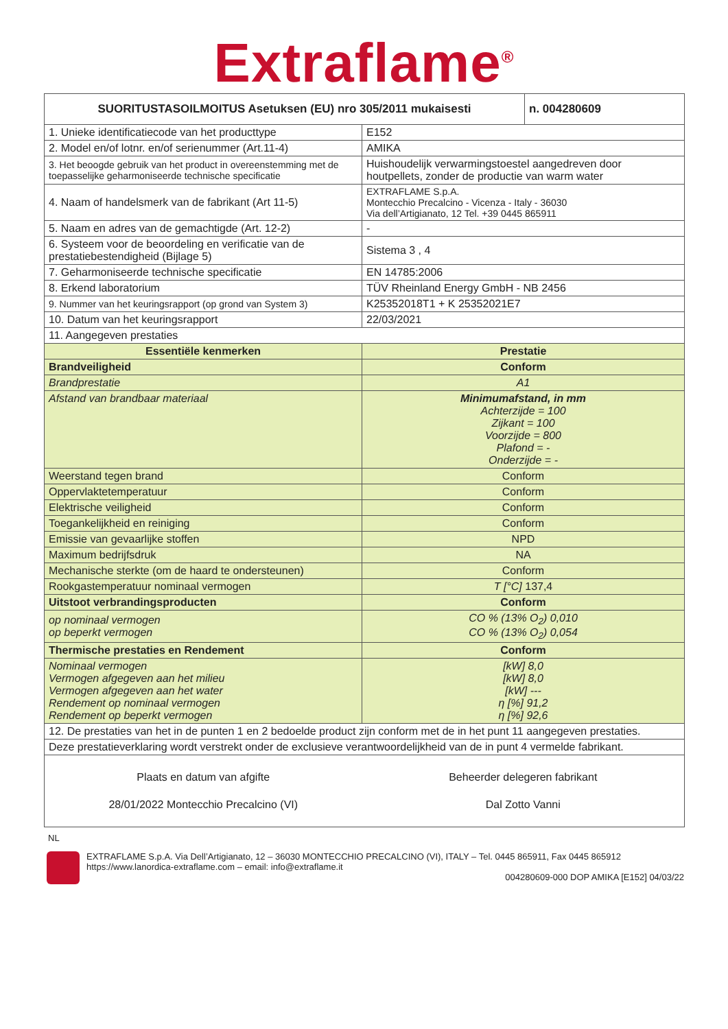Extraflame<sup>®</sup>
| SUORITUSTASOILMOITUS Asetuksen (EU) nro 305/2011 mukaisesti | | n. 004280609 |
| 1. Unieke identificatiecode van het producttype | E152 | |
| 2. Model en/of lotnr. en/of serienummer (Art.11-4) | AMIKA | |
| 3. Het beoogde gebruik van het product in overeenstemming met de toepasselijke geharmoniseerde technische specificatie | Huishoudelijk verwarmingstoestel aangedreven door houtpellets, zonder de productie van warm water | |
| 4. Naam of handelsmerk van de fabrikant (Art 11-5) | EXTRAFLAME S.p.A. Montecchio Precalcino - Vicenza - Italy - 36030 Via dell’Artigianato, 12 Tel. +39 0445 865911 | |
| 5. Naam en adres van de gemachtigde (Art. 12-2) | - | |
| 6. Systeem voor de beoordeling en verificatie van de prestatiebestendigheid (Bijlage 5) | Sistema 3 , 4 | |
| 7. Geharmoniseerde technische specificatie | EN 14785:2006 | |
| 8. Erkend laboratorium | TÜV Rheinland Energy GmbH - NB 2456 | |
| 9. Nummer van het keuringsrapport (op grond van System 3) | K25352018T1 + K 25352021E7 | |
| 10. Datum van het keuringsrapport | 22/03/2021 | |
| 11. Aangegeven prestaties | | |
| Essentiële kenmerken | Prestatie | |
| Brandveiligheid | Conform | |
| Brandprestatie | A1 | |
| Afstand van brandbaar materiaal | Minimumafstand, in mm Achterzijde = 100 Zijkant = 100 Voorzijde = 800 Plafond = - Onderzijde = - | |
| Weerstand tegen brand | Conform | |
| Oppervlaktetemperatuur | Conform | |
| Elektrische veiligheid | Conform | |
| Toegankelijkheid en reiniging | Conform | |
| Emissie van gevaarlijke stoffen | NPD | |
| Maximum bedrijfsdruk | NA | |
| Mechanische sterkte (om de haard te ondersteunen) | Conform | |
| Rookgastemperatuur nominaal vermogen | T [°C] 137,4 | |
| Uitstoot verbrandingsproducten | Conform | |
| op nominaal vermogen op beperkt vermogen | CO % (13% O<sub>2</sub>) 0,010 CO % (13% O<sub>2</sub>) 0,054 | |
| Thermische prestaties en Rendement | Conform | |
| Nominaal vermogen Vermogen afgegeven aan het milieu Vermogen afgegeven aan het water Rendement op nominaal vermogen Rendement op beperkt vermogen | [kW] 8,0 [kW] 8,0 [kW] --- η [%] 91,2 η [%] 92,6 | |
| 12. De prestaties van het in de punten 1 en 2 bedoelde product zijn conform met de in het punt 11 aangegeven prestaties. | | |
| Deze prestatieverklaring wordt verstrekt onder de exclusieve verantwoordelijkheid van de in punt 4 vermelde fabrikant. | | |
| Plaats en datum van afgifte 28/01/2022 Montecchio Precalcino (VI) | Beheerder delegeren fabrikant Dal Zotto Vanni | |
NL
EXTRAFLAME S.p.A. Via Dell’Artigianato, 12 – 36030 MONTECCHIO PRECALCINO (VI), ITALY – Tel. 0445 865911, Fax 0445 865912
https://www.lanordica-extraflame.com – email: info@extraflame.it
004280609-000 DOP AMIKA [E152] 04/03/22